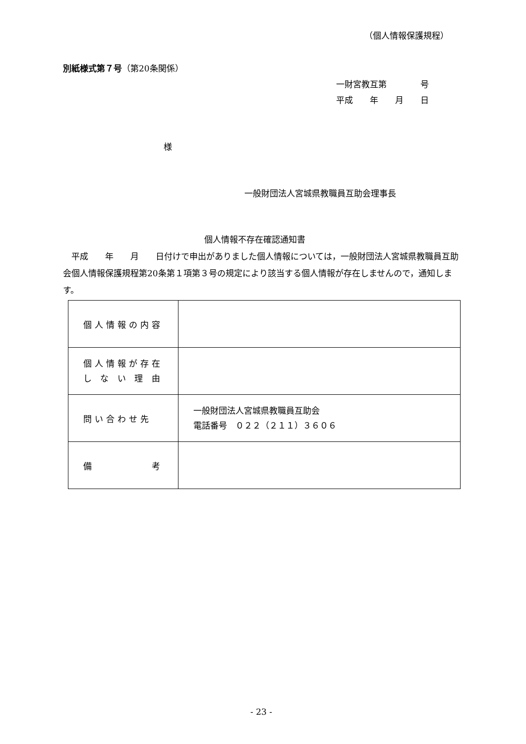（個人情報保護規程）
別紙様式第７号（第20条関係）
一財宮教互第　　　　号
平成　　年　　月　　日
様
一般財団法人宮城県教職員互助会理事長
個人情報不存在確認通知書
　平成　　年　　月　　日付けで申出がありました個人情報については，一般財団法人宮城県教職員互助会個人情報保護規程第20条第１項第３号の規定により該当する個人情報が存在しませんので，通知します。
| 個人情報の内容 | |
| 個人情報が存在 し な い 理 由 | |
| 問い合わせ先 | 一般財団法人宮城県教職員互助会 電話番号 ０２２（２１１）３６０６ |
| 備 考 | |
- 23 -